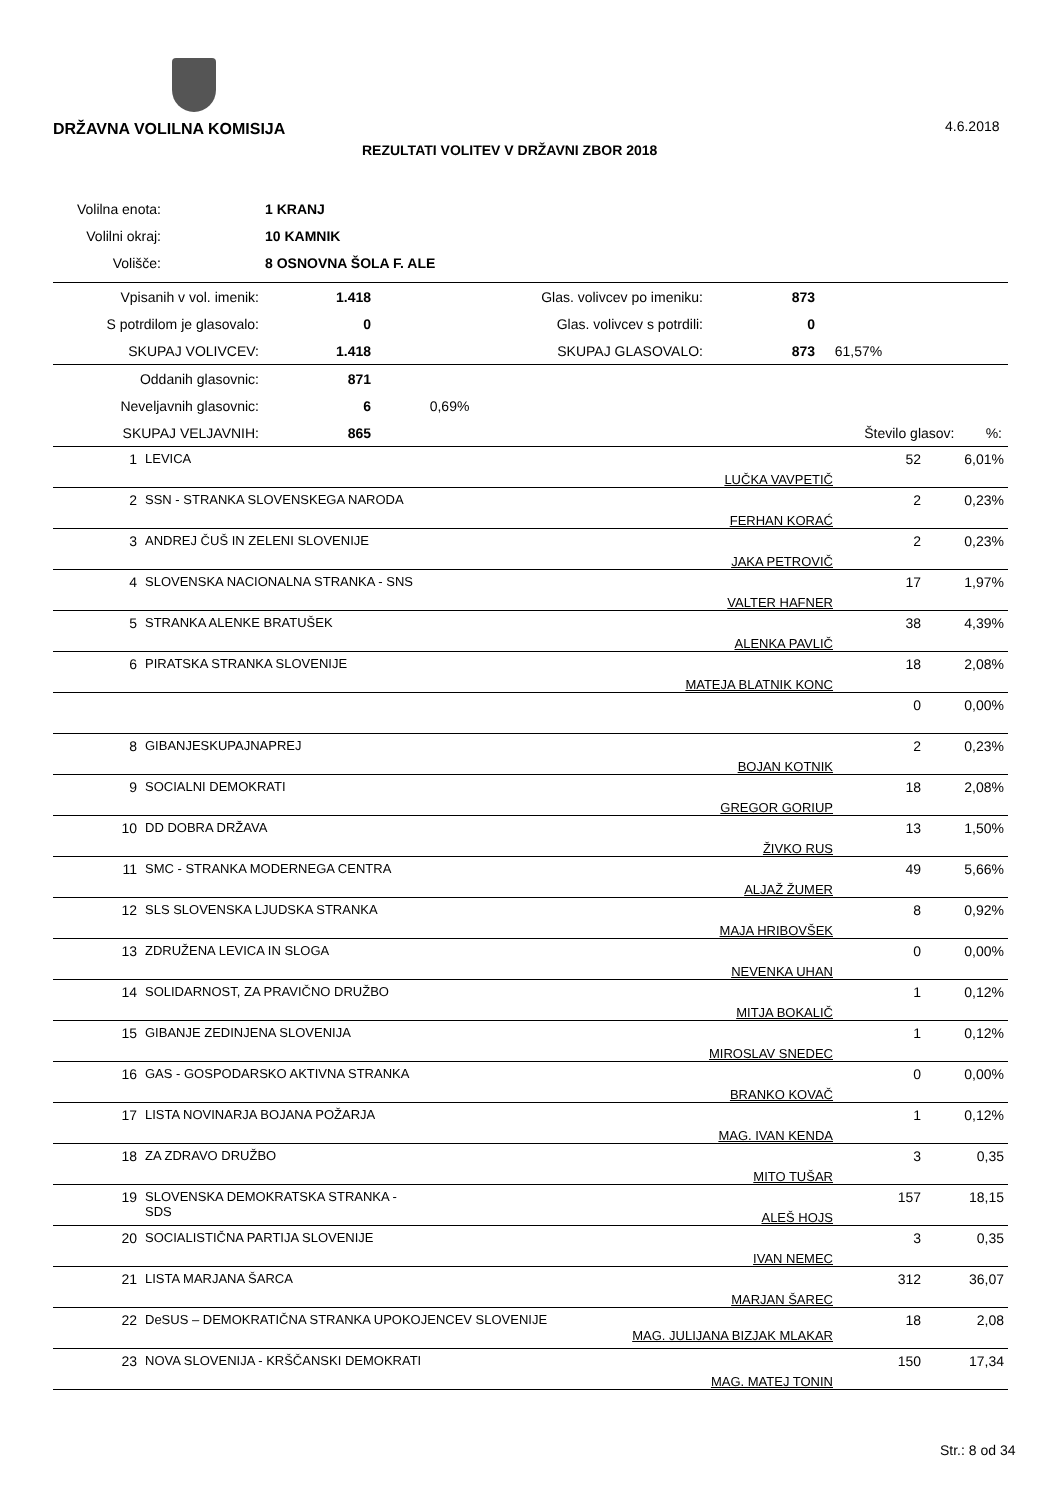DRŽAVNA VOLILNA KOMISIJA 4.6.2018
REZULTATI VOLITEV V DRŽAVNI ZBOR 2018
| Volilna enota: | | 1 KRANJ |
| Volilni okraj: | | 10 KAMNIK |
| Volišče: | | 8 OSNOVNA ŠOLA F. ALE |
| Vpisanih v vol. imenik: | 1.418 | Glas. volivcev po imeniku: | 873 | |
| S potrdilom je glasovalo: | 0 | Glas. volivcev s potrdili: | 0 | |
| SKUPAJ VOLIVCEV: | 1.418 | SKUPAJ GLASOVALO: | 873 | 61,57% |
| Oddanih glasovnic: | 871 | | | |
| Neveljavnih glasovnic: | 6 | 0,69% | | |
| SKUPAJ VELJAVNIH: | 865 | | Število glasov: | %: |
| 1 | LEVICA | LUČKA VAVPETIČ | 52 | 6,01% |
| 2 | SSN - STRANKA SLOVENSKEGA NARODA | FERHAN KORAĆ | 2 | 0,23% |
| 3 | ANDREJ ČUŠ IN ZELENI SLOVENIJE | JAKA PETROVIČ | 2 | 0,23% |
| 4 | SLOVENSKA NACIONALNA STRANKA - SNS | VALTER HAFNER | 17 | 1,97% |
| 5 | STRANKA ALENKE BRATUŠEK | ALENKA PAVLIČ | 38 | 4,39% |
| 6 | PIRATSKA STRANKA SLOVENIJE | MATEJA BLATNIK KONC | 18 | 2,08% |
| | | | 0 | 0,00% |
| 8 | GIBANJESKUPAJNAPREJ | BOJAN KOTNIK | 2 | 0,23% |
| 9 | SOCIALNI DEMOKRATI | GREGOR GORIUP | 18 | 2,08% |
| 10 | DD DOBRA DRŽAVA | ŽIVKO RUS | 13 | 1,50% |
| 11 | SMC - STRANKA MODERNEGA CENTRA | ALJAŽ ŽUMER | 49 | 5,66% |
| 12 | SLS SLOVENSKA LJUDSKA STRANKA | MAJA HRIBOVŠEK | 8 | 0,92% |
| 13 | ZDRUŽENA LEVICA IN SLOGA | NEVENKA UHAN | 0 | 0,00% |
| 14 | SOLIDARNOST, ZA PRAVIČNO DRUŽBO | MITJA BOKALIČ | 1 | 0,12% |
| 15 | GIBANJE ZEDINJENA SLOVENIJA | MIROSLAV SNEDEC | 1 | 0,12% |
| 16 | GAS - GOSPODARSKO AKTIVNA STRANKA | BRANKO KOVAČ | 0 | 0,00% |
| 17 | LISTA NOVINARJA BOJANA POŽARJA | MAG. IVAN KENDA | 1 | 0,12% |
| 18 | ZA ZDRAVO DRUŽBO | MITO TUŠAR | 3 | 0,35 |
| 19 | SLOVENSKA DEMOKRATSKA STRANKA - SDS | ALEŠ HOJS | 157 | 18,15 |
| 20 | SOCIALISTIČNA PARTIJA SLOVENIJE | IVAN NEMEC | 3 | 0,35 |
| 21 | LISTA MARJANA ŠARCA | MARJAN ŠAREC | 312 | 36,07 |
| 22 | DeSUS – DEMOKRATIČNA STRANKA UPOKOJENCEV SLOVENIJE MAG. JULIJANA BIZJAK MLAKAR | | 18 | 2,08 |
| 23 | NOVA SLOVENIJA - KRŠČANSKI DEMOKRATI | MAG. MATEJ TONIN | 150 | 17,34 |
Str.: 8 od 34